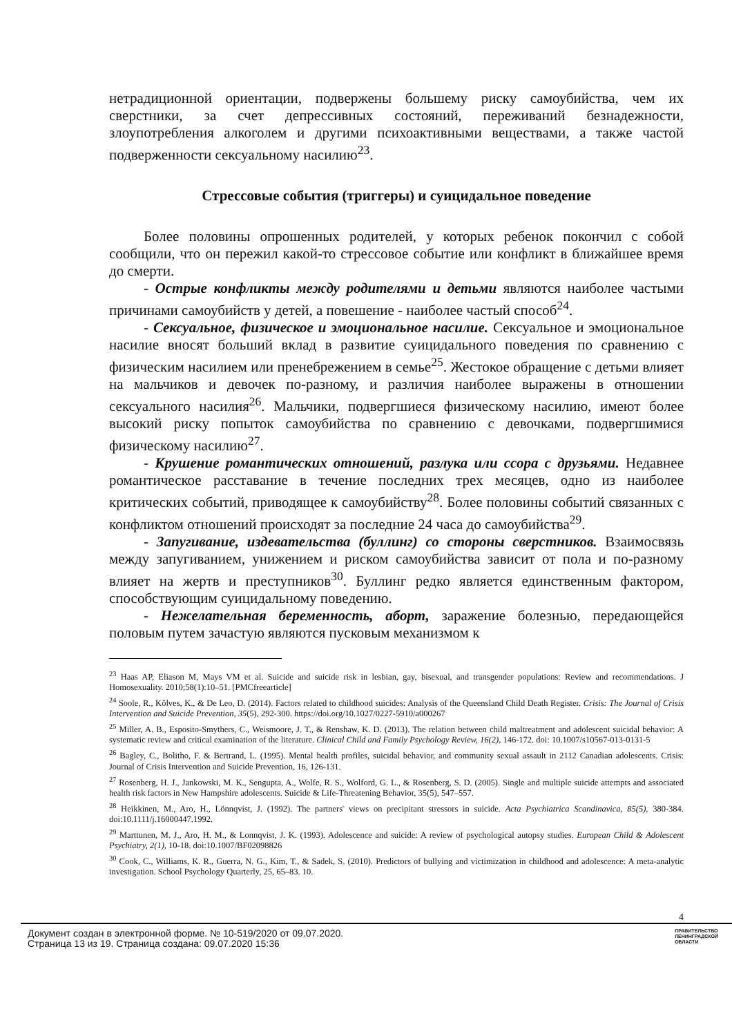нетрадиционной ориентации, подвержены большему риску самоубийства, чем их сверстники, за счет депрессивных состояний, переживаний безнадежности, злоупотребления алкоголем и другими психоактивными веществами, а также частой подверженности сексуальному насилию<sup>23</sup>.
Стрессовые события (триггеры) и суицидальное поведение
Более половины опрошенных родителей, у которых ребенок покончил с собой сообщили, что он пережил какой-то стрессовое событие или конфликт в ближайшее время до смерти.
- Острые конфликты между родителями и детьми являются наиболее частыми причинами самоубийств у детей, а повешение - наиболее частый способ<sup>24</sup>.
- Сексуальное, физическое и эмоциональное насилие. Сексуальное и эмоциональное насилие вносят больший вклад в развитие суицидального поведения по сравнению с физическим насилием или пренебрежением в семье<sup>25</sup>. Жестокое обращение с детьми влияет на мальчиков и девочек по-разному, и различия наиболее выражены в отношении сексуального насилия<sup>26</sup>. Мальчики, подвергшиеся физическому насилию, имеют более высокий риску попыток самоубийства по сравнению с девочками, подвергшимися физическому насилию<sup>27</sup>.
- Крушение романтических отношений, разлука или ссора с друзьями. Недавнее романтическое расставание в течение последних трех месяцев, одно из наиболее критических событий, приводящее к самоубийству<sup>28</sup>. Более половины событий связанных с конфликтом отношений происходят за последние 24 часа до самоубийства<sup>29</sup>.
- Запугивание, издевательства (буллинг) со стороны сверстников. Взаимосвязь между запугиванием, унижением и риском самоубийства зависит от пола и по-разному влияет на жертв и преступников<sup>30</sup>. Буллинг редко является единственным фактором, способствующим суицидальному поведению.
- Нежелательная беременность, аборт, заражение болезнью, передающейся половым путем зачастую являются пусковым механизмом к
<sup>23</sup> Haas AP, Eliason M, Mays VM et al. Suicide and suicide risk in lesbian, gay, bisexual, and transgender populations: Review and recommendations. J Homosexuality. 2010;58(1):10–51. [PMCfreearticle]
<sup>24</sup> Soole, R., Kõlves, K., & De Leo, D. (2014). Factors related to childhood suicides: Analysis of the Queensland Child Death Register. Crisis: The Journal of Crisis Intervention and Suicide Prevention, 35(5), 292-300. https://doi.org/10.1027/0227-5910/a000267
<sup>25</sup> Miller, A. B., Esposito-Smythers, C., Weismoore, J. T., & Renshaw, K. D. (2013). The relation between child maltreatment and adolescent suicidal behavior: A systematic review and critical examination of the literature. Clinical Child and Family Psychology Review, 16(2), 146-172. doi: 10.1007/s10567-013-0131-5
<sup>26</sup> Bagley, C., Bolitho, F. & Bertrand, L. (1995). Mental health profiles, suicidal behavior, and community sexual assault in 2112 Canadian adolescents. Crisis: Journal of Crisis Intervention and Suicide Prevention, 16, 126-131.
<sup>27</sup> Rosenberg, H. J., Jankowski, M. K., Sengupta, A., Wolfe, R. S., Wolford, G. L., & Rosenberg, S. D. (2005). Single and multiple suicide attempts and associated health risk factors in New Hampshire adolescents. Suicide & Life-Threatening Behavior, 35(5), 547–557.
<sup>28</sup> Heikkinen, M., Aro, H., Lönnqvist, J. (1992). The partners' views on precipitant stressors in suicide. Acta Psychiatrica Scandinavica, 85(5), 380-384. doi:10.1111/j.16000447.1992.
<sup>29</sup> Marttunen, M. J., Aro, H. M., & Lonnqvist, J. K. (1993). Adolescence and suicide: A review of psychological autopsy studies. European Child & Adolescent Psychiatry, 2(1), 10-18. doi:10.1007/BF02098826
<sup>30</sup> Cook, C., Williams, K. R., Guerra, N. G., Kim, T., & Sadek, S. (2010). Predictors of bullying and victimization in childhood and adolescence: A meta-analytic investigation. School Psychology Quarterly, 25, 65–83. 10.
4
Документ создан в электронной форме. № 10-519/2020 от 09.07.2020.
Страница 13 из 19. Страница создана: 09.07.2020 15:36
ПРАВИТЕЛЬСТВО
ЛЕНИНГРАДСКОЙ
ОБЛАСТИ